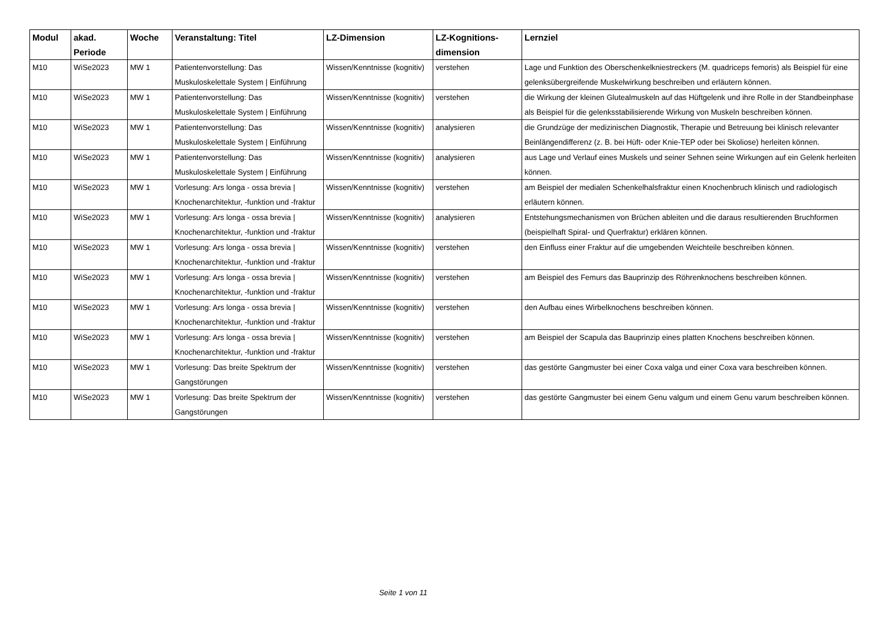| Modul | akad. Periode | Woche | Veranstaltung: Titel | LZ-Dimension | LZ-Kognitions-dimension | Lernziel |
| --- | --- | --- | --- | --- | --- | --- |
| M10 | WiSe2023 | MW 1 | Patientenvorstellung: Das Muskuloskelettale System / Einführung | Wissen/Kenntnisse (kognitiv) | verstehen | Lage und Funktion des Oberschenkelkniestreckers (M. quadriceps femoris) als Beispiel für eine gelenksübergreifende Muskelwirkung beschreiben und erläutern können. |
| M10 | WiSe2023 | MW 1 | Patientenvorstellung: Das Muskuloskelettale System / Einführung | Wissen/Kenntnisse (kognitiv) | verstehen | die Wirkung der kleinen Glutealmuskeln auf das Hüftgelenk und ihre Rolle in der Standbeinphase als Beispiel für die gelenksstabilisierende Wirkung von Muskeln beschreiben können. |
| M10 | WiSe2023 | MW 1 | Patientenvorstellung: Das Muskuloskelettale System / Einführung | Wissen/Kenntnisse (kognitiv) | analysieren | die Grundzüge der medizinischen Diagnostik, Therapie und Betreuung bei klinisch relevanter Beinlängendifferenz (z. B. bei Hüft- oder Knie-TEP oder bei Skoliose) herleiten können. |
| M10 | WiSe2023 | MW 1 | Patientenvorstellung: Das Muskuloskelettale System / Einführung | Wissen/Kenntnisse (kognitiv) | analysieren | aus Lage und Verlauf eines Muskels und seiner Sehnen seine Wirkungen auf ein Gelenk herleiten können. |
| M10 | WiSe2023 | MW 1 | Vorlesung: Ars longa - ossa brevia / Knochenarchitektur, -funktion und -fraktur | Wissen/Kenntnisse (kognitiv) | verstehen | am Beispiel der medialen Schenkelhalsfraktur einen Knochenbruch klinisch und radiologisch erläutern können. |
| M10 | WiSe2023 | MW 1 | Vorlesung: Ars longa - ossa brevia / Knochenarchitektur, -funktion und -fraktur | Wissen/Kenntnisse (kognitiv) | analysieren | Entstehungsmechanismen von Brüchen ableiten und die daraus resultierenden Bruchformen (beispielhaft Spiral- und Querfraktur) erklären können. |
| M10 | WiSe2023 | MW 1 | Vorlesung: Ars longa - ossa brevia / Knochenarchitektur, -funktion und -fraktur | Wissen/Kenntnisse (kognitiv) | verstehen | den Einfluss einer Fraktur auf die umgebenden Weichteile beschreiben können. |
| M10 | WiSe2023 | MW 1 | Vorlesung: Ars longa - ossa brevia / Knochenarchitektur, -funktion und -fraktur | Wissen/Kenntnisse (kognitiv) | verstehen | am Beispiel des Femurs das Bauprinzip des Röhrenknochens beschreiben können. |
| M10 | WiSe2023 | MW 1 | Vorlesung: Ars longa - ossa brevia / Knochenarchitektur, -funktion und -fraktur | Wissen/Kenntnisse (kognitiv) | verstehen | den Aufbau eines Wirbelknochens beschreiben können. |
| M10 | WiSe2023 | MW 1 | Vorlesung: Ars longa - ossa brevia / Knochenarchitektur, -funktion und -fraktur | Wissen/Kenntnisse (kognitiv) | verstehen | am Beispiel der Scapula das Bauprinzip eines platten Knochens beschreiben können. |
| M10 | WiSe2023 | MW 1 | Vorlesung: Das breite Spektrum der Gangstörungen | Wissen/Kenntnisse (kognitiv) | verstehen | das gestörte Gangmuster bei einer Coxa valga und einer Coxa vara beschreiben können. |
| M10 | WiSe2023 | MW 1 | Vorlesung: Das breite Spektrum der Gangstörungen | Wissen/Kenntnisse (kognitiv) | verstehen | das gestörte Gangmuster bei einem Genu valgum und einem Genu varum beschreiben können. |
Seite 1 von 11